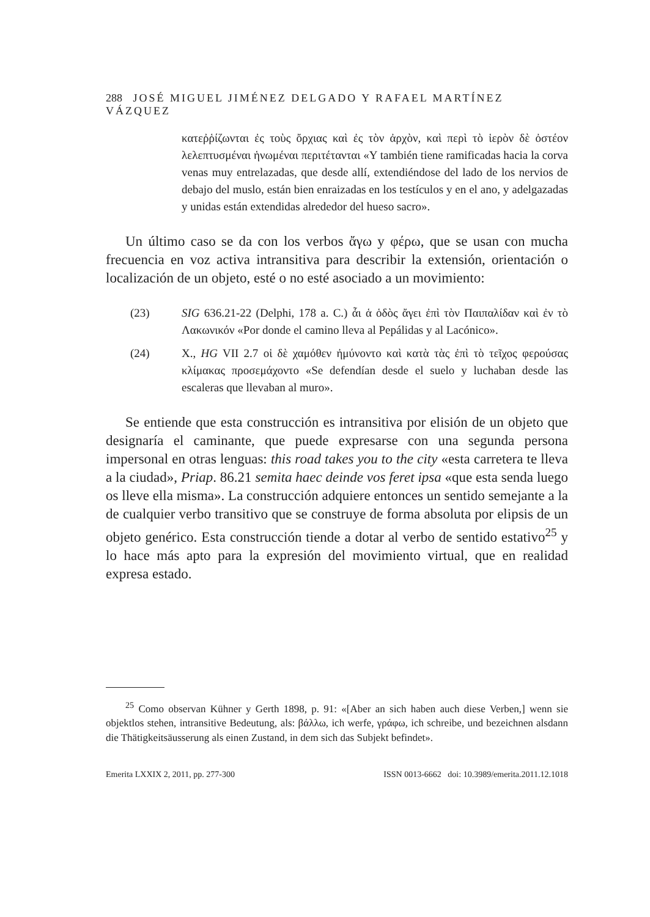288 JOSÉ MIGUEL JIMÉNEZ DELGADO Y RAFAEL MARTÍNEZ VÁZQUEZ
κατεῤῥίζωνται ἐς τοὺς ὄρχιας καὶ ἐς τὸν ἀρχὸν, καὶ περὶ τὸ ἱερὸν δὲ ὀστέον λελεπτυσμέναι ἡνωμέναι περιτέτανται «Y también tiene ramificadas hacia la corva venas muy entrelazadas, que desde allí, extendiéndose del lado de los nervios de debajo del muslo, están bien enraizadas en los testículos y en el ano, y adelgazadas y unidas están extendidas alrededor del hueso sacro».
Un último caso se da con los verbos ἄγω y φέρω, que se usan con mucha frecuencia en voz activa intransitiva para describir la extensión, orientación o localización de un objeto, esté o no esté asociado a un movimiento:
(23) SIG 636.21-22 (Delphi, 178 a. C.) ἆι ἁ ὁδὸς ἄγει ἐπὶ τὸν Παιπαλίδαν καὶ ἐν τὸ Λακωνικόν «Por donde el camino lleva al Pepálidas y al Lacónico».
(24) X., HG VII 2.7 οἱ δὲ χαμόθεν ἠμύνοντο καὶ κατὰ τὰς ἐπὶ τὸ τεῖχος φερούσας κλίμακας προσεμάχοντο «Se defendían desde el suelo y luchaban desde las escaleras que llevaban al muro».
Se entiende que esta construcción es intransitiva por elisión de un objeto que designaría el caminante, que puede expresarse con una segunda persona impersonal en otras lenguas: this road takes you to the city «esta carretera te lleva a la ciudad», Priap. 86.21 semita haec deinde vos feret ipsa «que esta senda luego os lleve ella misma». La construcción adquiere entonces un sentido semejante a la de cualquier verbo transitivo que se construye de forma absoluta por elipsis de un objeto genérico. Esta construcción tiende a dotar al verbo de sentido estativo<sup>25</sup> y lo hace más apto para la expresión del movimiento virtual, que en realidad expresa estado.
<sup>25</sup> Como observan Kühner y Gerth 1898, p. 91: «[Aber an sich haben auch diese Verben,] wenn sie objektlos stehen, intransitive Bedeutung, als: βάλλω, ich werfe, γράφω, ich schreibe, und bezeichnen alsdann die Thätigkeitsäusserung als einen Zustand, in dem sich das Subjekt befindet».
Emerita LXXIX 2, 2011, pp. 277-300 ISSN 0013-6662 doi: 10.3989/emerita.2011.12.1018